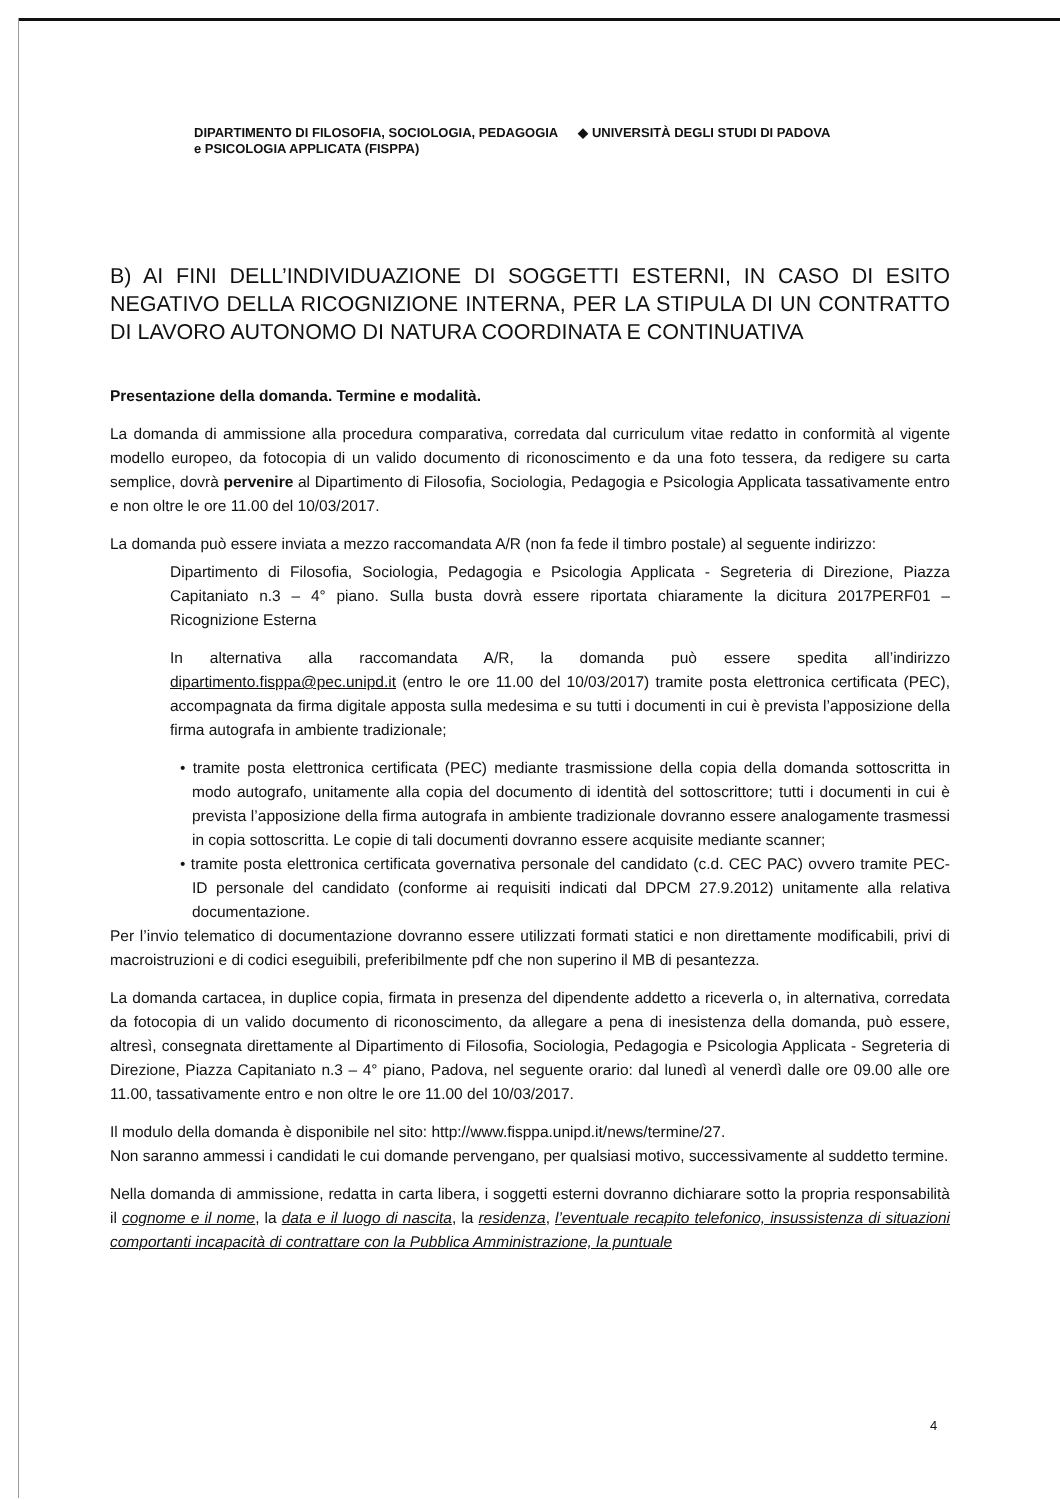DIPARTIMENTO DI FILOSOFIA, SOCIOLOGIA, PEDAGOGIA
e PSICOLOGIA APPLICATA (FISPPA)
◆ UNIVERSITÀ DEGLI STUDI DI PADOVA
B) AI FINI DELL’INDIVIDUAZIONE DI SOGGETTI ESTERNI, IN CASO DI ESITO NEGATIVO DELLA RICOGNIZIONE INTERNA, PER LA STIPULA DI UN CONTRATTO DI LAVORO AUTONOMO DI NATURA COORDINATA E CONTINUATIVA
Presentazione della domanda. Termine e modalità.
La domanda di ammissione alla procedura comparativa, corredata dal curriculum vitae redatto in conformità al vigente modello europeo, da fotocopia di un valido documento di riconoscimento e da una foto tessera, da redigere su carta semplice, dovrà pervenire al Dipartimento di Filosofia, Sociologia, Pedagogia e Psicologia Applicata tassativamente entro e non oltre le ore 11.00 del 10/03/2017.
La domanda può essere inviata a mezzo raccomandata A/R (non fa fede il timbro postale) al seguente indirizzo:
Dipartimento di Filosofia, Sociologia, Pedagogia e Psicologia Applicata - Segreteria di Direzione, Piazza Capitaniato n.3 – 4° piano. Sulla busta dovrà essere riportata chiaramente la dicitura 2017PERF01 – Ricognizione Esterna
In alternativa alla raccomandata A/R, la domanda può essere spedita all’indirizzo dipartimento.fisppa@pec.unipd.it (entro le ore 11.00 del 10/03/2017) tramite posta elettronica certificata (PEC), accompagnata da firma digitale apposta sulla medesima e su tutti i documenti in cui è prevista l’apposizione della firma autografa in ambiente tradizionale;
• tramite posta elettronica certificata (PEC) mediante trasmissione della copia della domanda sottoscritta in modo autografo, unitamente alla copia del documento di identità del sottoscrittore; tutti i documenti in cui è prevista l’apposizione della firma autografa in ambiente tradizionale dovranno essere analogamente trasmessi in copia sottoscritta. Le copie di tali documenti dovranno essere acquisite mediante scanner;
• tramite posta elettronica certificata governativa personale del candidato (c.d. CEC PAC) ovvero tramite PEC-ID personale del candidato (conforme ai requisiti indicati dal DPCM 27.9.2012) unitamente alla relativa documentazione.
Per l’invio telematico di documentazione dovranno essere utilizzati formati statici e non direttamente modificabili, privi di macroistruzioni e di codici eseguibili, preferibilmente pdf che non superino il MB di pesantezza.
La domanda cartacea, in duplice copia, firmata in presenza del dipendente addetto a riceverla o, in alternativa, corredata da fotocopia di un valido documento di riconoscimento, da allegare a pena di inesistenza della domanda, può essere, altresì, consegnata direttamente al Dipartimento di Filosofia, Sociologia, Pedagogia e Psicologia Applicata - Segreteria di Direzione, Piazza Capitaniato n.3 – 4° piano, Padova, nel seguente orario: dal lunedì al venerdì dalle ore 09.00 alle ore 11.00, tassativamente entro e non oltre le ore 11.00 del 10/03/2017.
Il modulo della domanda è disponibile nel sito: http://www.fisppa.unipd.it/news/termine/27.
Non saranno ammessi i candidati le cui domande pervengano, per qualsiasi motivo, successivamente al suddetto termine.
Nella domanda di ammissione, redatta in carta libera, i soggetti esterni dovranno dichiarare sotto la propria responsabilità il cognome e il nome, la data e il luogo di nascita, la residenza, l’eventuale recapito telefonico, insussistenza di situazioni comportanti incapacità di contrattare con la Pubblica Amministrazione, la puntuale
4